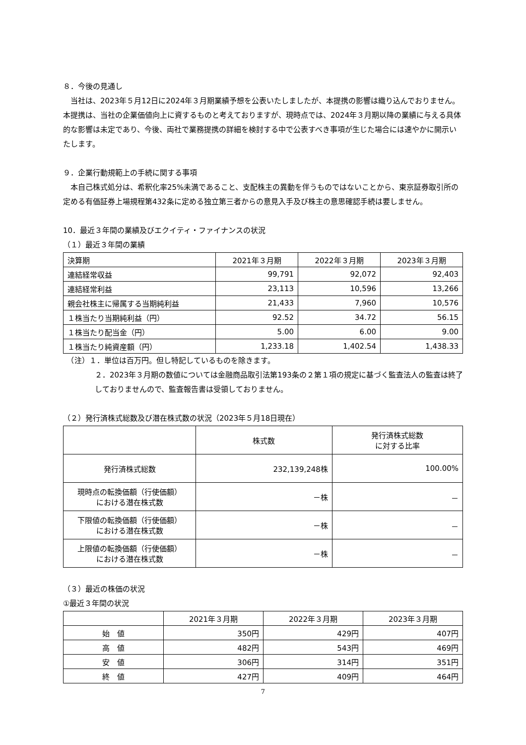８．今後の見通し
　当社は、2023年５月12日に2024年３月期業績予想を公表いたしましたが、本提携の影響は織り込んでおりません。本提携は、当社の企業価値向上に資するものと考えておりますが、現時点では、2024年３月期以降の業績に与える具体的な影響は未定であり、今後、両社で業務提携の詳細を検討する中で公表すべき事項が生じた場合には速やかに開示いたします。
９．企業行動規範上の手続に関する事項
　本自己株式処分は、希釈化率25%未満であること、支配株主の異動を伴うものではないことから、東京証券取引所の定める有価証券上場規程第432条に定める独立第三者からの意見入手及び株主の意思確認手続は要しません。
10．最近３年間の業績及びエクイティ・ファイナンスの状況
（１）最近３年間の業績
| 決算期 | 2021年３月期 | 2022年３月期 | 2023年３月期 |
| 連結経常収益 | 99,791 | 92,072 | 92,403 |
| 連結経常利益 | 23,113 | 10,596 | 13,266 |
| 親会社株主に帰属する当期純利益 | 21,433 | 7,960 | 10,576 |
| １株当たり当期純利益（円） | 92.52 | 34.72 | 56.15 |
| １株当たり配当金（円） | 5.00 | 6.00 | 9.00 |
| １株当たり純資産額（円） | 1,233.18 | 1,402.54 | 1,438.33 |
　（注）１．単位は百万円。但し特記しているものを除きます。
２．2023年３月期の数値については金融商品取引法第193条の２第１項の規定に基づく監査法人の監査は終了しておりませんので、監査報告書は受領しておりません。
（２）発行済株式総数及び潜在株式数の状況（2023年５月18日現在）
| | 株式数 | 発行済株式総数 に対する比率 |
| 発行済株式総数 | 232,139,248株 | 100.00% |
| 現時点の転換価額（行使価額） における潜在株式数 | －株 | － |
| 下限値の転換価額（行使価額） における潜在株式数 | －株 | － |
| 上限値の転換価額（行使価額） における潜在株式数 | －株 | － |
（３）最近の株価の状況
①最近３年間の状況
| | 2021年３月期 | 2022年３月期 | 2023年３月期 |
| 始 値 | 350円 | 429円 | 407円 |
| 高 値 | 482円 | 543円 | 469円 |
| 安 値 | 306円 | 314円 | 351円 |
| 終 値 | 427円 | 409円 | 464円 |
7